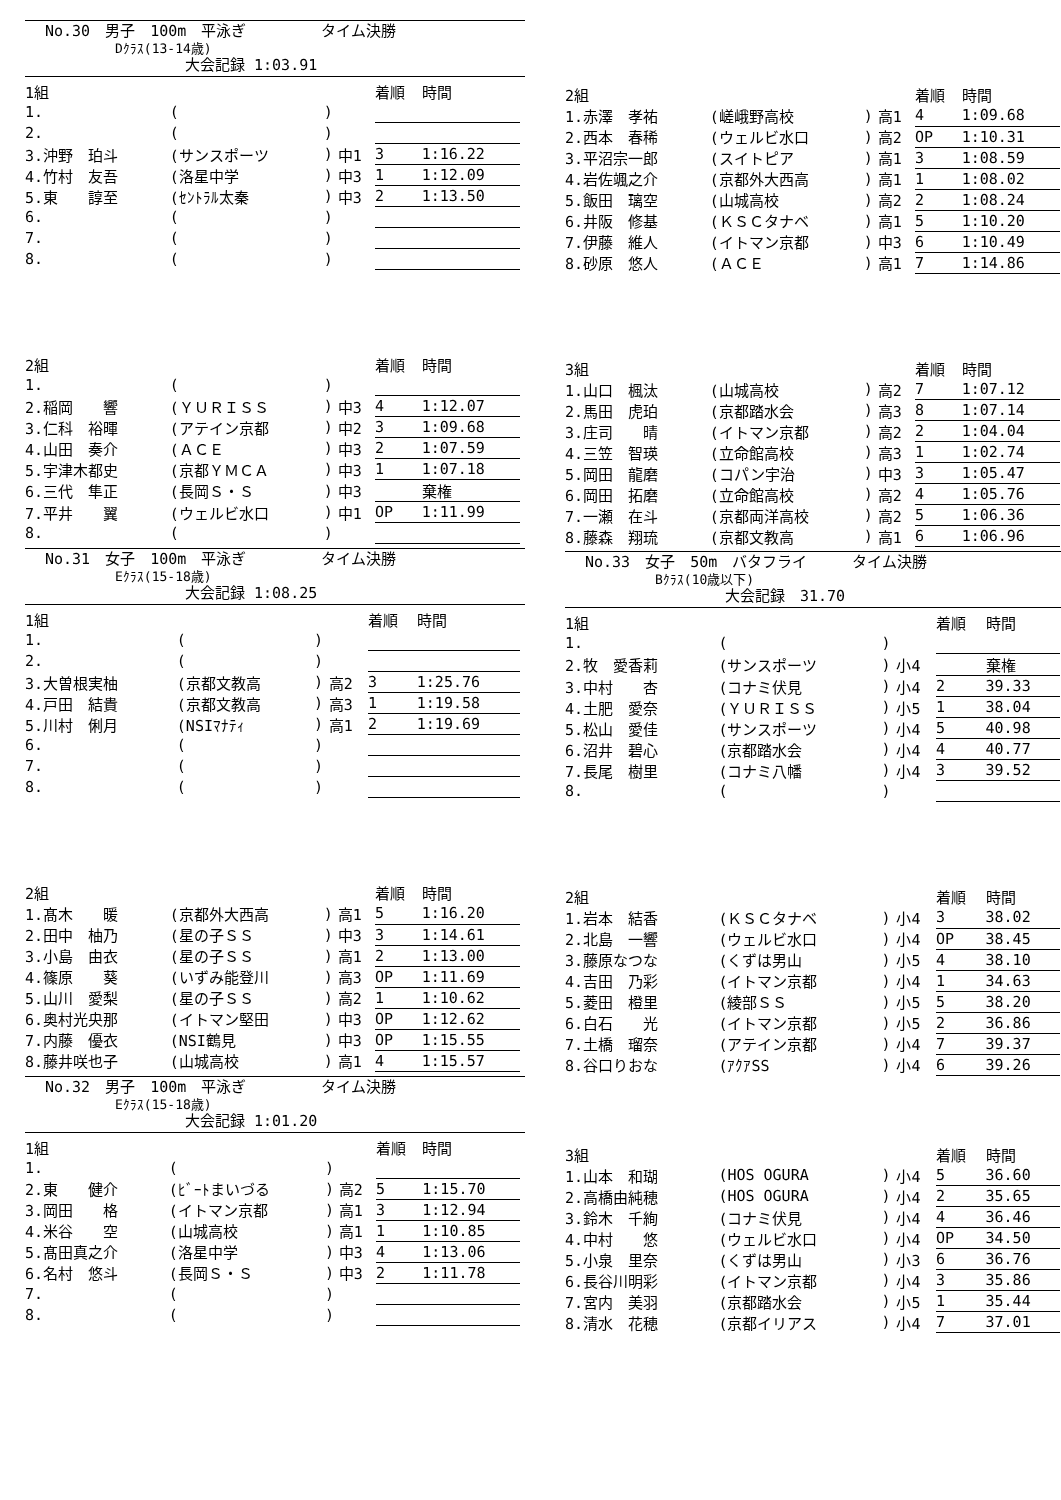No.30　男子　100m　平泳ぎ　　　　　タイム決勝
Dｸﾗｽ(13-14歳)
大会記録 1:03.91
| 1組 | | | | 着順 | 時間 |
| --- | --- | --- | --- | --- | --- |
| 1. | ( | ) | | | |
| 2. | ( | ) | | | |
| 3.沖野 珀斗 | (サンスポーツ | ) | 中1 | 3 | 1:16.22 |
| 4.竹村 友吾 | (洛星中学 | ) | 中3 | 1 | 1:12.09 |
| 5.東 諄至 | (ｾﾝﾄﾗﾙ太秦 | ) | 中3 | 2 | 1:13.50 |
| 6. | ( | ) | | | |
| 7. | ( | ) | | | |
| 8. | ( | ) | | | |
| 2組 | | | | 着順 | 時間 |
| --- | --- | --- | --- | --- | --- |
| 1. | ( | ) | | | |
| 2.稲岡 響 | (ＹＵＲＩＳＳ | ) | 中3 | 4 | 1:12.07 |
| 3.仁科 裕暉 | (アテイン京都 | ) | 中2 | 3 | 1:09.68 |
| 4.山田 奏介 | (ＡＣＥ | ) | 中3 | 2 | 1:07.59 |
| 5.宇津木都史 | (京都ＹＭＣＡ | ) | 中3 | 1 | 1:07.18 |
| 6.三代 隼正 | (長岡Ｓ・Ｓ | ) | 中3 | | 棄権 |
| 7.平井 翼 | (ウェルビ水口 | ) | 中1 | OP | 1:11.99 |
| 8. | ( | ) | | | |
No.31　女子　100m　平泳ぎ　　　　　タイム決勝
Eｸﾗｽ(15-18歳)
大会記録 1:08.25
| 1組 | | | | 着順 | 時間 |
| --- | --- | --- | --- | --- | --- |
| 1. | ( | ) | | | |
| 2. | ( | ) | | | |
| 3.大曽根実柚 | (京都文教高 | ) | 高2 | 3 | 1:25.76 |
| 4.戸田 結貴 | (京都文教高 | ) | 高3 | 1 | 1:19.58 |
| 5.川村 俐月 | (NSIﾏﾅﾃｨ | ) | 高1 | 2 | 1:19.69 |
| 6. | ( | ) | | | |
| 7. | ( | ) | | | |
| 8. | ( | ) | | | |
| 2組 | | | | 着順 | 時間 |
| --- | --- | --- | --- | --- | --- |
| 1.髙木 暖 | (京都外大西高 | ) | 高1 | 5 | 1:16.20 |
| 2.田中 柚乃 | (星の子ＳＳ | ) | 中3 | 3 | 1:14.61 |
| 3.小島 由衣 | (星の子ＳＳ | ) | 高1 | 2 | 1:13.00 |
| 4.篠原 葵 | (いずみ能登川 | ) | 高3 | OP | 1:11.69 |
| 5.山川 愛梨 | (星の子ＳＳ | ) | 高2 | 1 | 1:10.62 |
| 6.奥村光央那 | (イトマン堅田 | ) | 中3 | OP | 1:12.62 |
| 7.内藤 優衣 | (NSI鶴見 | ) | 中3 | OP | 1:15.55 |
| 8.藤井咲也子 | (山城高校 | ) | 高1 | 4 | 1:15.57 |
No.32　男子　100m　平泳ぎ　　　　　タイム決勝
Eｸﾗｽ(15-18歳)
大会記録 1:01.20
| 1組 | | | | 着順 | 時間 |
| --- | --- | --- | --- | --- | --- |
| 1. | ( | ) | | | |
| 2.東 健介 | (ﾋﾞｰﾄまいづる | ) | 高2 | 5 | 1:15.70 |
| 3.岡田 格 | (イトマン京都 | ) | 高1 | 3 | 1:12.94 |
| 4.米谷 空 | (山城高校 | ) | 高1 | 1 | 1:10.85 |
| 5.髙田真之介 | (洛星中学 | ) | 中3 | 4 | 1:13.06 |
| 6.名村 悠斗 | (長岡Ｓ・Ｓ | ) | 中3 | 2 | 1:11.78 |
| 7. | ( | ) | | | |
| 8. | ( | ) | | | |
| 2組 | | | | 着順 | 時間 |
| --- | --- | --- | --- | --- | --- |
| 1.赤澤 孝祐 | (嵯峨野高校 | ) | 高1 | 4 | 1:09.68 |
| 2.西本 春稀 | (ウェルビ水口 | ) | 高2 | OP | 1:10.31 |
| 3.平沼宗一郎 | (スイトピア | ) | 高1 | 3 | 1:08.59 |
| 4.岩佐颯之介 | (京都外大西高 | ) | 高1 | 1 | 1:08.02 |
| 5.飯田 璃空 | (山城高校 | ) | 高2 | 2 | 1:08.24 |
| 6.井阪 修基 | (ＫＳＣタナベ | ) | 高1 | 5 | 1:10.20 |
| 7.伊藤 維人 | (イトマン京都 | ) | 中3 | 6 | 1:10.49 |
| 8.砂原 悠人 | (ＡＣＥ | ) | 高1 | 7 | 1:14.86 |
| 3組 | | | | 着順 | 時間 |
| --- | --- | --- | --- | --- | --- |
| 1.山口 楓汰 | (山城高校 | ) | 高2 | 7 | 1:07.12 |
| 2.馬田 虎珀 | (京都踏水会 | ) | 高3 | 8 | 1:07.14 |
| 3.庄司 晴 | (イトマン京都 | ) | 高2 | 2 | 1:04.04 |
| 4.三笠 智瑛 | (立命館高校 | ) | 高3 | 1 | 1:02.74 |
| 5.岡田 龍磨 | (コパン宇治 | ) | 中3 | 3 | 1:05.47 |
| 6.岡田 拓磨 | (立命館高校 | ) | 高2 | 4 | 1:05.76 |
| 7.一瀬 在斗 | (京都両洋高校 | ) | 高2 | 5 | 1:06.36 |
| 8.藤森 翔琉 | (京都文教高 | ) | 高1 | 6 | 1:06.96 |
No.33　女子　50m　バタフライ　　　タイム決勝
Bｸﾗｽ(10歳以下)
大会記録　31.70
| 1組 | | | | 着順 | 時間 |
| --- | --- | --- | --- | --- | --- |
| 1. | ( | ) | | | |
| 2.牧 愛香莉 | (サンスポーツ | ) | 小4 | | 棄権 |
| 3.中村 杏 | (コナミ伏見 | ) | 小4 | 2 | 39.33 |
| 4.土肥 愛奈 | (ＹＵＲＩＳＳ | ) | 小5 | 1 | 38.04 |
| 5.松山 愛佳 | (サンスポーツ | ) | 小4 | 5 | 40.98 |
| 6.沼井 碧心 | (京都踏水会 | ) | 小4 | 4 | 40.77 |
| 7.長尾 樹里 | (コナミ八幡 | ) | 小4 | 3 | 39.52 |
| 8. | ( | ) | | | |
| 2組 | | | | 着順 | 時間 |
| --- | --- | --- | --- | --- | --- |
| 1.岩本 結香 | (ＫＳＣタナベ | ) | 小4 | 3 | 38.02 |
| 2.北島 一響 | (ウェルビ水口 | ) | 小4 | OP | 38.45 |
| 3.藤原なつな | (くずは男山 | ) | 小5 | 4 | 38.10 |
| 4.吉田 乃彩 | (イトマン京都 | ) | 小4 | 1 | 34.63 |
| 5.菱田 橙里 | (綾部ＳＳ | ) | 小5 | 5 | 38.20 |
| 6.白石 光 | (イトマン京都 | ) | 小5 | 2 | 36.86 |
| 7.土橋 瑠奈 | (アテイン京都 | ) | 小4 | 7 | 39.37 |
| 8.谷口りおな | (ｱｸｱSS | ) | 小4 | 6 | 39.26 |
| 3組 | | | | 着順 | 時間 |
| --- | --- | --- | --- | --- | --- |
| 1.山本 和瑚 | (HOS OGURA | ) | 小4 | 5 | 36.60 |
| 2.高橋由純穂 | (HOS OGURA | ) | 小4 | 2 | 35.65 |
| 3.鈴木 千絢 | (コナミ伏見 | ) | 小4 | 4 | 36.46 |
| 4.中村 悠 | (ウェルビ水口 | ) | 小4 | OP | 34.50 |
| 5.小泉 里奈 | (くずは男山 | ) | 小3 | 6 | 36.76 |
| 6.長谷川明彩 | (イトマン京都 | ) | 小4 | 3 | 35.86 |
| 7.宮内 美羽 | (京都踏水会 | ) | 小5 | 1 | 35.44 |
| 8.清水 花穂 | (京都イリアス | ) | 小4 | 7 | 37.01 |